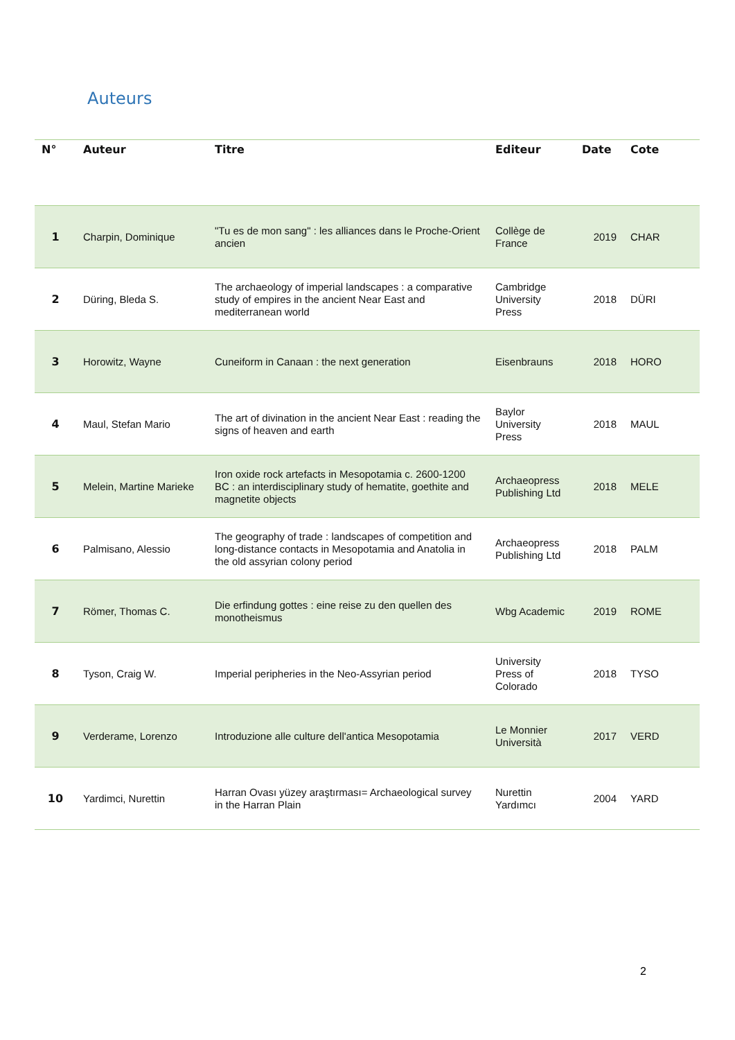Auteurs
| N° | Auteur | Titre | Editeur | Date | Cote |
| --- | --- | --- | --- | --- | --- |
| 1 | Charpin, Dominique | "Tu es de mon sang" : les alliances dans le Proche-Orient ancien | Collège de France | 2019 | CHAR |
| 2 | Düring, Bleda S. | The archaeology of imperial landscapes : a comparative study of empires in the ancient Near East and mediterranean world | Cambridge University Press | 2018 | DÜRI |
| 3 | Horowitz, Wayne | Cuneiform in Canaan : the next generation | Eisenbrauns | 2018 | HORO |
| 4 | Maul, Stefan Mario | The art of divination in the ancient Near East : reading the signs of heaven and earth | Baylor University Press | 2018 | MAUL |
| 5 | Melein, Martine Marieke | Iron oxide rock artefacts in Mesopotamia c. 2600-1200 BC : an interdisciplinary study of hematite, goethite and magnetite objects | Archaeopress Publishing Ltd | 2018 | MELE |
| 6 | Palmisano, Alessio | The geography of trade : landscapes of competition and long-distance contacts in Mesopotamia and Anatolia in the old assyrian colony period | Archaeopress Publishing Ltd | 2018 | PALM |
| 7 | Römer, Thomas C. | Die erfindung gottes : eine reise zu den quellen des monotheismus | Wbg Academic | 2019 | ROME |
| 8 | Tyson, Craig W. | Imperial peripheries in the Neo-Assyrian period | University Press of Colorado | 2018 | TYSO |
| 9 | Verderame, Lorenzo | Introduzione alle culture dell'antica Mesopotamia | Le Monnier Università | 2017 | VERD |
| 10 | Yardimci, Nurettin | Harran Ovası yüzey araştırması= Archaeological survey in the Harran Plain | Nurettin Yardımcı | 2004 | YARD |
2